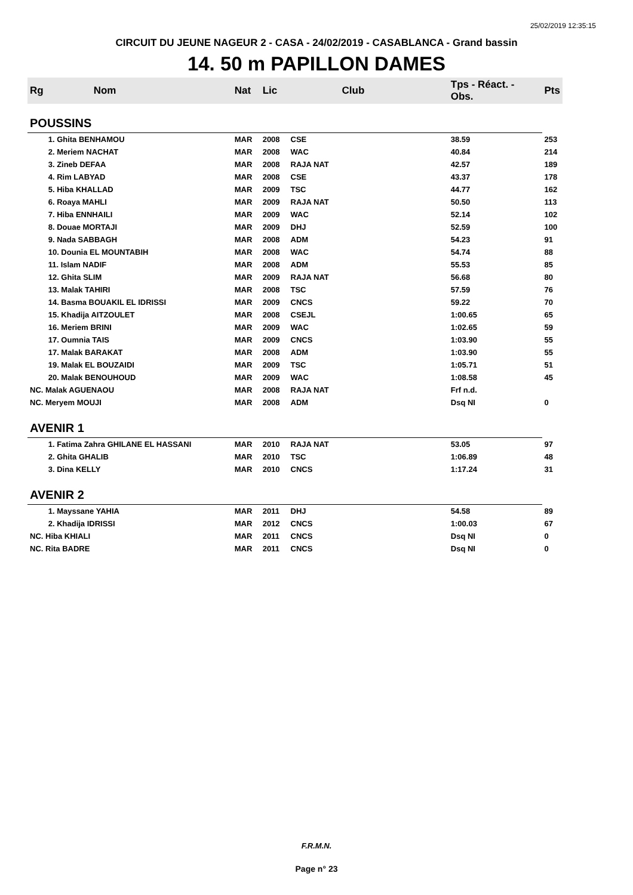25/02/2019 12:35:15
CIRCUIT DU JEUNE NAGEUR 2 - CASA - 24/02/2019 - CASABLANCA - Grand bassin
14. 50 m PAPILLON DAMES
| Rg | Nom | Nat | Lic | Club | Tps - Réact. - Obs. | Pts |
| --- | --- | --- | --- | --- | --- | --- |
| POUSSINS | | | | | | |
| | 1. Ghita BENHAMOU | MAR | 2008 | CSE | 38.59 | 253 |
| | 2. Meriem NACHAT | MAR | 2008 | WAC | 40.84 | 214 |
| | 3. Zineb DEFAA | MAR | 2008 | RAJA NAT | 42.57 | 189 |
| | 4. Rim LABYAD | MAR | 2008 | CSE | 43.37 | 178 |
| | 5. Hiba KHALLAD | MAR | 2009 | TSC | 44.77 | 162 |
| | 6. Roaya MAHLI | MAR | 2009 | RAJA NAT | 50.50 | 113 |
| | 7. Hiba ENNHAILI | MAR | 2009 | WAC | 52.14 | 102 |
| | 8. Douae MORTAJI | MAR | 2009 | DHJ | 52.59 | 100 |
| | 9. Nada SABBAGH | MAR | 2008 | ADM | 54.23 | 91 |
| | 10. Dounia EL MOUNTABIH | MAR | 2008 | WAC | 54.74 | 88 |
| | 11. Islam NADIF | MAR | 2008 | ADM | 55.53 | 85 |
| | 12. Ghita SLIM | MAR | 2009 | RAJA NAT | 56.68 | 80 |
| | 13. Malak TAHIRI | MAR | 2008 | TSC | 57.59 | 76 |
| | 14. Basma BOUAKIL EL IDRISSI | MAR | 2009 | CNCS | 59.22 | 70 |
| | 15. Khadija AITZOULET | MAR | 2008 | CSEJL | 1:00.65 | 65 |
| | 16. Meriem BRINI | MAR | 2009 | WAC | 1:02.65 | 59 |
| | 17. Oumnia TAIS | MAR | 2009 | CNCS | 1:03.90 | 55 |
| | 17. Malak BARAKAT | MAR | 2008 | ADM | 1:03.90 | 55 |
| | 19. Malak EL BOUZAIDI | MAR | 2009 | TSC | 1:05.71 | 51 |
| | 20. Malak BENOUHOUD | MAR | 2009 | WAC | 1:08.58 | 45 |
| NC. Malak AGUENAOU | | MAR | 2008 | RAJA NAT | Frf n.d. | |
| NC. Meryem MOUJI | | MAR | 2008 | ADM | Dsq NI | 0 |
| AVENIR 1 | | | | | | |
| | 1. Fatima Zahra GHILANE EL HASSANI | MAR | 2010 | RAJA NAT | 53.05 | 97 |
| | 2. Ghita GHALIB | MAR | 2010 | TSC | 1:06.89 | 48 |
| | 3. Dina KELLY | MAR | 2010 | CNCS | 1:17.24 | 31 |
| AVENIR 2 | | | | | | |
| | 1. Mayssane YAHIA | MAR | 2011 | DHJ | 54.58 | 89 |
| | 2. Khadija IDRISSI | MAR | 2012 | CNCS | 1:00.03 | 67 |
| NC. Hiba KHIALI | | MAR | 2011 | CNCS | Dsq NI | 0 |
| NC. Rita BADRE | | MAR | 2011 | CNCS | Dsq NI | 0 |
F.R.M.N.
Page n° 23